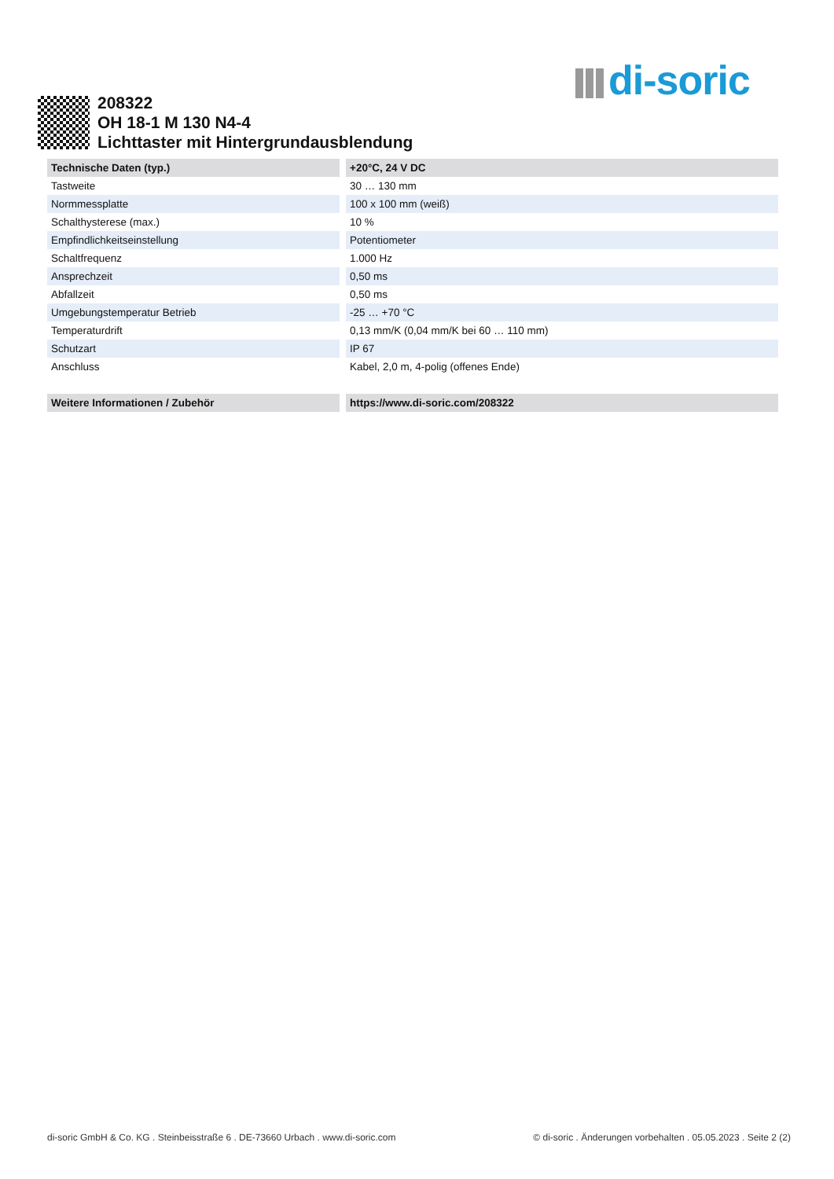di-soric
208322
OH 18-1 M 130 N4-4
Lichttaster mit Hintergrundausblendung
| Technische Daten (typ.) | +20°C, 24 V DC |
| --- | --- |
| Tastweite | 30 … 130 mm |
| Normmessplatte | 100 x 100 mm (weiß) |
| Schalthysterese (max.) | 10 % |
| Empfindlichkeitseinstellung | Potentiometer |
| Schaltfrequenz | 1.000 Hz |
| Ansprechzeit | 0,50 ms |
| Abfallzeit | 0,50 ms |
| Umgebungstemperatur Betrieb | -25 … +70 °C |
| Temperaturdrift | 0,13 mm/K (0,04 mm/K bei 60 … 110 mm) |
| Schutzart | IP 67 |
| Anschluss | Kabel, 2,0 m, 4-polig (offenes Ende) |
| Weitere Informationen / Zubehör | https://www.di-soric.com/208322 |
di-soric GmbH & Co. KG . Steinbeisstraße 6 . DE-73660 Urbach . www.di-soric.com © di-soric . Änderungen vorbehalten . 05.05.2023 . Seite 2 (2)